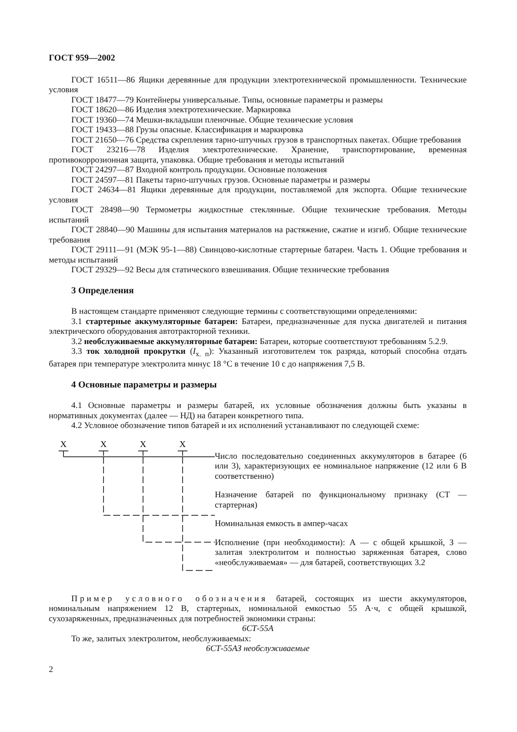ГОСТ 959—2002
ГОСТ 16511—86 Ящики деревянные для продукции электротехнической промышленности. Технические условия
ГОСТ 18477—79 Контейнеры универсальные. Типы, основные параметры и размеры
ГОСТ 18620—86 Изделия электротехнические. Маркировка
ГОСТ 19360—74 Мешки-вкладыши пленочные. Общие технические условия
ГОСТ 19433—88 Грузы опасные. Классификация и маркировка
ГОСТ 21650—76 Средства скрепления тарно-штучных грузов в транспортных пакетах. Общие требования
ГОСТ 23216—78 Изделия электротехнические. Хранение, транспортирование, временная противокоррозионная защита, упаковка. Общие требования и методы испытаний
ГОСТ 24297—87 Входной контроль продукции. Основные положения
ГОСТ 24597—81 Пакеты тарно-штучных грузов. Основные параметры и размеры
ГОСТ 24634—81 Ящики деревянные для продукции, поставляемой для экспорта. Общие технические условия
ГОСТ 28498—90 Термометры жидкостные стеклянные. Общие технические требования. Методы испытаний
ГОСТ 28840—90 Машины для испытания материалов на растяжение, сжатие и изгиб. Общие технические требования
ГОСТ 29111—91 (МЭК 95-1—88) Свинцово-кислотные стартерные батареи. Часть 1. Общие требования и методы испытаний
ГОСТ 29329—92 Весы для статического взвешивания. Общие технические требования
3 Определения
В настоящем стандарте применяют следующие термины с соответствующими определениями:
3.1 стартерные аккумуляторные батареи: Батареи, предназначенные для пуска двигателей и питания электрического оборудования автотракторной техники.
3.2 необслуживаемые аккумуляторные батареи: Батареи, которые соответствуют требованиям 5.2.9.
3.3 ток холодной прокрутки (I<sub>х. п</sub>): Указанный изготовителем ток разряда, который способна отдать батарея при температуре электролита минус 18 °С в течение 10 с до напряжения 7,5 В.
4 Основные параметры и размеры
4.1 Основные параметры и размеры батарей, их условные обозначения должны быть указаны в нормативных документах (далее — НД) на батареи конкретного типа.
4.2 Условное обозначение типов батарей и их исполнений устанавливают по следующей схеме:
Х
Х
Х
Х
Число последовательно соединенных аккумуляторов в батарее (6 или 3), характеризующих ее номинальное напряжение (12 или 6 В соответственно)
Назначение батарей по функциональному признаку (СТ — стартерная)
Номинальная емкость в ампер-часах
Исполнение (при необходимости): А — с общей крышкой, З — залитая электролитом и полностью заряженная батарея, слово «необслуживаемая» — для батарей, соответствующих 3.2
Пример условного обозначения батарей, состоящих из шести аккумуляторов, номинальным напряжением 12 В, стартерных, номинальной емкостью 55 А·ч, с общей крышкой, сухозаряженных, предназначенных для потребностей экономики страны:
6СТ-55А
То же, залитых электролитом, необслуживаемых:
6СТ-55АЗ необслуживаемые
2